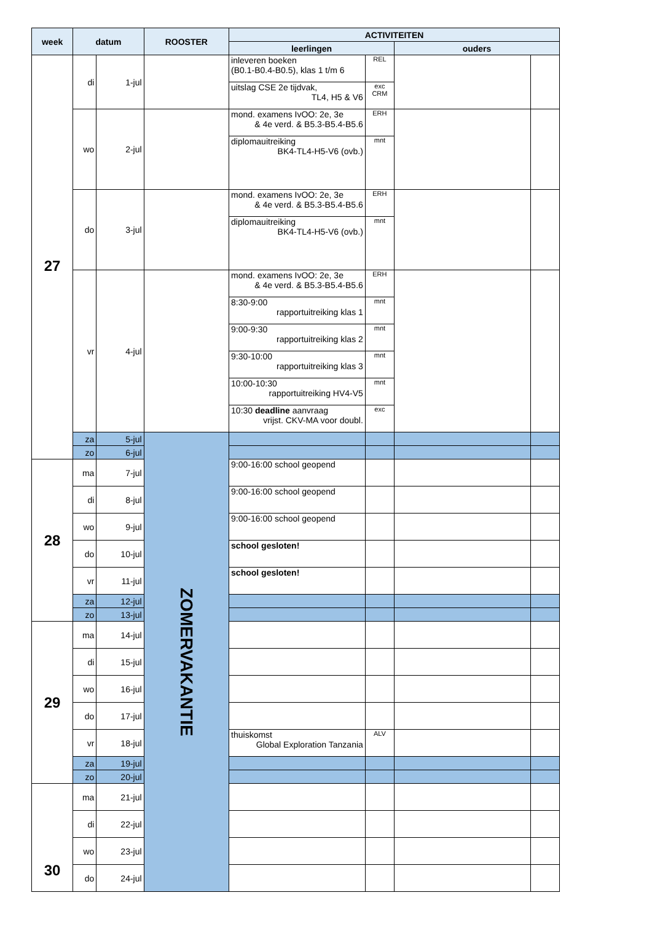| week | datum | | ROOSTER | ACTIVITEITEN | | | |
| --- | --- | --- | --- | --- | --- | --- | --- |
| | | | | leerlingen | | ouders | |
| 27 | di | 1-jul | | inleveren boeken (B0.1-B0.4-B0.5), klas 1 t/m 6 | REL | | |
| | | | | uitslag CSE 2e tijdvak, TL4, H5 & V6 | exc CRM | | |
| | wo | 2-jul | | mond. examens IvOO: 2e, 3e & 4e verd. & B5.3-B5.4-B5.6 | ERH | | |
| | | | | diplomauitreiking BK4-TL4-H5-V6 (ovb.) | mnt | | |
| | do | 3-jul | | mond. examens IvOO: 2e, 3e & 4e verd. & B5.3-B5.4-B5.6 | ERH | | |
| | | | | diplomauitreiking BK4-TL4-H5-V6 (ovb.) | mnt | | |
| | vr | 4-jul | | mond. examens IvOO: 2e, 3e & 4e verd. & B5.3-B5.4-B5.6 | ERH | | |
| | | | | 8:30-9:00 rapportuitreiking klas 1 | mnt | | |
| | | | | 9:00-9:30 rapportuitreiking klas 2 | mnt | | |
| | | | | 9:30-10:00 rapportuitreiking klas 3 | mnt | | |
| | | | | 10:00-10:30 rapportuitreiking HV4-V5 | mnt | | |
| | | | | 10:30 deadline aanvraag vrijst. CKV-MA voor doubl. | exc | | |
| | za | 5-jul | ZOMERVAKANTIE | | | | |
| | zo | 6-jul | | | | | |
| 28 | ma | 7-jul | | 9:00-16:00 school geopend | | | |
| | di | 8-jul | | 9:00-16:00 school geopend | | | |
| | wo | 9-jul | | 9:00-16:00 school geopend | | | |
| | do | 10-jul | | school gesloten! | | | |
| | vr | 11-jul | | school gesloten! | | | |
| | za | 12-jul | | | | | |
| | zo | 13-jul | | | | | |
| 29 | ma | 14-jul | | | | | |
| | di | 15-jul | | | | | |
| | wo | 16-jul | | | | | |
| | do | 17-jul | | | | | |
| | vr | 18-jul | | thuiskomst Global Exploration Tanzania | ALV | | |
| | za | 19-jul | | | | | |
| | zo | 20-jul | | | | | |
| 30 | ma | 21-jul | | | | | |
| | di | 22-jul | | | | | |
| | wo | 23-jul | | | | | |
| | do | 24-jul | | | | | |